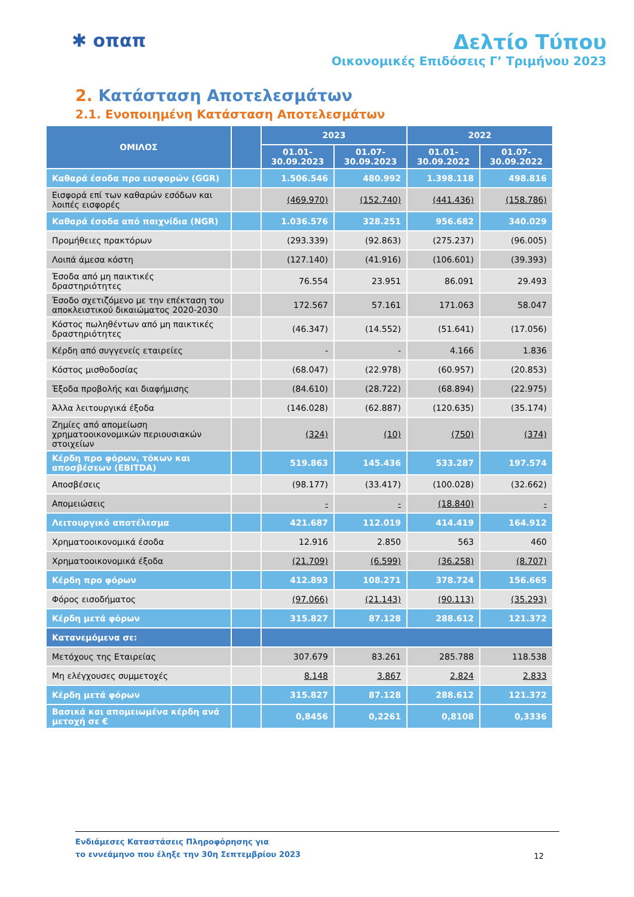✱ οπαπ Δελτίο Τύπου
Οικονομικές Επιδόσεις Γ’ Τριμήνου 2023
2. Κατάσταση Αποτελεσμάτων
2.1. Ενοποιημένη Κατάσταση Αποτελεσμάτων
| ΟΜΙΛΟΣ | | 2023 | | 2022 | |
| --- | --- | --- | --- | --- | --- |
| | | 01.01- 30.09.2023 | 01.07- 30.09.2023 | 01.01- 30.09.2022 | 01.07- 30.09.2022 |
| Καθαρά έσοδα προ εισφορών (GGR) | | 1.506.546 | 480.992 | 1.398.118 | 498.816 |
| Εισφορά επί των καθαρών εσόδων και λοιπές εισφορές | | (469.970) | (152.740) | (441.436) | (158.786) |
| Καθαρά έσοδα από παιχνίδια (NGR) | | 1.036.576 | 328.251 | 956.682 | 340.029 |
| Προμήθειες πρακτόρων | | (293.339) | (92.863) | (275.237) | (96.005) |
| Λοιπά άμεσα κόστη | | (127.140) | (41.916) | (106.601) | (39.393) |
| Έσοδα από μη παικτικές δραστηριότητες | | 76.554 | 23.951 | 86.091 | 29.493 |
| Έσοδο σχετιζόμενο με την επέκταση του αποκλειστικού δικαιώματος 2020-2030 | | 172.567 | 57.161 | 171.063 | 58.047 |
| Κόστος πωληθέντων από μη παικτικές δραστηριότητες | | (46.347) | (14.552) | (51.641) | (17.056) |
| Κέρδη από συγγενείς εταιρείες | | - | - | 4.166 | 1.836 |
| Κόστος μισθοδοσίας | | (68.047) | (22.978) | (60.957) | (20.853) |
| Έξοδα προβολής και διαφήμισης | | (84.610) | (28.722) | (68.894) | (22.975) |
| Άλλα λειτουργικά έξοδα | | (146.028) | (62.887) | (120.635) | (35.174) |
| Ζημίες από απομείωση χρηματοοικονομικών περιουσιακών στοιχείων | | (324) | (10) | (750) | (374) |
| Κέρδη προ φόρων, τόκων και αποσβέσεων (EBITDA) | | 519.863 | 145.436 | 533.287 | 197.574 |
| Αποσβέσεις | | (98.177) | (33.417) | (100.028) | (32.662) |
| Απομειώσεις | | - | - | (18.840) | - |
| Λειτουργικό αποτέλεσμα | | 421.687 | 112.019 | 414.419 | 164.912 |
| Χρηματοοικονομικά έσοδα | | 12.916 | 2.850 | 563 | 460 |
| Χρηματοοικονομικά έξοδα | | (21.709) | (6.599) | (36.258) | (8.707) |
| Κέρδη προ φόρων | | 412.893 | 108.271 | 378.724 | 156.665 |
| Φόρος εισοδήματος | | (97.066) | (21.143) | (90.113) | (35.293) |
| Κέρδη μετά φόρων | | 315.827 | 87.128 | 288.612 | 121.372 |
| Κατανεμόμενα σε: | | | | | |
| Μετόχους της Εταιρείας | | 307.679 | 83.261 | 285.788 | 118.538 |
| Μη ελέγχουσες συμμετοχές | | 8.148 | 3.867 | 2.824 | 2.833 |
| Κέρδη μετά φόρων | | 315.827 | 87.128 | 288.612 | 121.372 |
| Βασικά και απομειωμένα κέρδη ανά μετοχή σε € | | 0,8456 | 0,2261 | 0,8108 | 0,3336 |
Ενδιάμεσες Καταστάσεις Πληροφόρησης για
το εννεάμηνο που έληξε την 30η Σεπτεμβρίου 2023
12